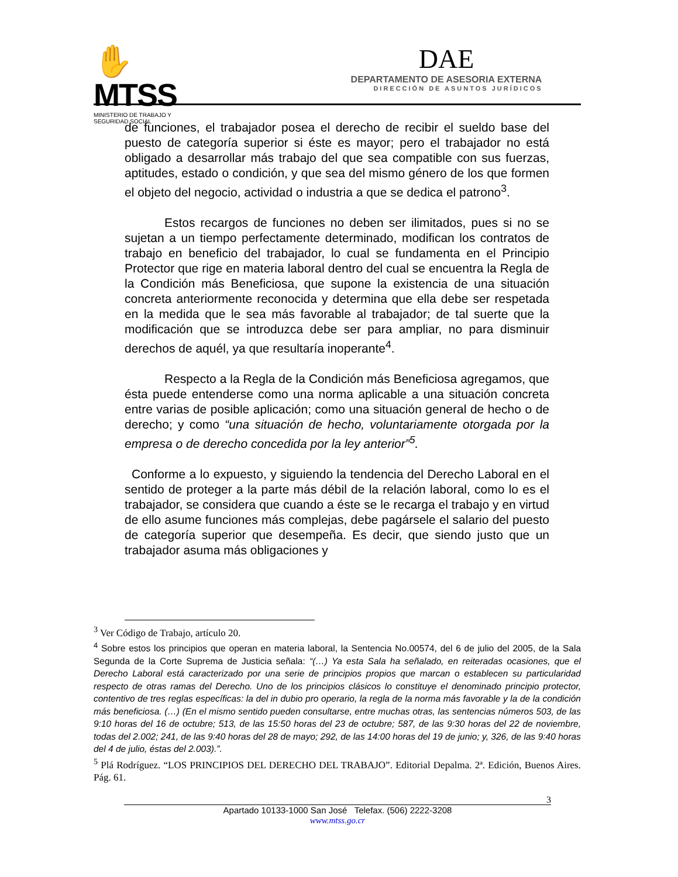✋MTSS
MINISTERIO DE TRABAJO Y
SEGURIDAD SOCIAL
DAE
DEPARTAMENTO DE ASESORIA EXTERNA
DIRECCIÓN DE ASUNTOS JURÍDICOS
de funciones, el trabajador posea el derecho de recibir el sueldo base del puesto de categoría superior si éste es mayor; pero el trabajador no está obligado a desarrollar más trabajo del que sea compatible con sus fuerzas, aptitudes, estado o condición, y que sea del mismo género de los que formen el objeto del negocio, actividad o industria a que se dedica el patrono<sup>3</sup>.
Estos recargos de funciones no deben ser ilimitados, pues si no se sujetan a un tiempo perfectamente determinado, modifican los contratos de trabajo en beneficio del trabajador, lo cual se fundamenta en el Principio Protector que rige en materia laboral dentro del cual se encuentra la Regla de la Condición más Beneficiosa, que supone la existencia de una situación concreta anteriormente reconocida y determina que ella debe ser respetada en la medida que le sea más favorable al trabajador; de tal suerte que la modificación que se introduzca debe ser para ampliar, no para disminuir derechos de aquél, ya que resultaría inoperante<sup>4</sup>.
Respecto a la Regla de la Condición más Beneficiosa agregamos, que ésta puede entenderse como una norma aplicable a una situación concreta entre varias de posible aplicación; como una situación general de hecho o de derecho; y como “una situación de hecho, voluntariamente otorgada por la empresa o de derecho concedida por la ley anterior”<sup>5</sup>.
Conforme a lo expuesto, y siguiendo la tendencia del Derecho Laboral en el sentido de proteger a la parte más débil de la relación laboral, como lo es el trabajador, se considera que cuando a éste se le recarga el trabajo y en virtud de ello asume funciones más complejas, debe pagársele el salario del puesto de categoría superior que desempeña. Es decir, que siendo justo que un trabajador asuma más obligaciones y
<sup>3</sup> Ver Código de Trabajo, artículo 20.
<sup>4</sup> Sobre estos los principios que operan en materia laboral, la Sentencia No.00574, del 6 de julio del 2005, de la Sala Segunda de la Corte Suprema de Justicia señala: “(…) Ya esta Sala ha señalado, en reiteradas ocasiones, que el Derecho Laboral está caracterizado por una serie de principios propios que marcan o establecen su particularidad respecto de otras ramas del Derecho. Uno de los principios clásicos lo constituye el denominado principio protector, contentivo de tres reglas específicas: la del in dubio pro operario, la regla de la norma más favorable y la de la condición más beneficiosa. (…) (En el mismo sentido pueden consultarse, entre muchas otras, las sentencias números 503, de las 9:10 horas del 16 de octubre; 513, de las 15:50 horas del 23 de octubre; 587, de las 9:30 horas del 22 de noviembre, todas del 2.002; 241, de las 9:40 horas del 28 de mayo; 292, de las 14:00 horas del 19 de junio; y, 326, de las 9:40 horas del 4 de julio, éstas del 2.003).”.
<sup>5</sup> Plá Rodríguez. “LOS PRINCIPIOS DEL DERECHO DEL TRABAJO”. Editorial Depalma. 2ª. Edición, Buenos Aires. Pág. 61.
3
Apartado 10133-1000 San José Telefax. (506) 2222-3208
www.mtss.go.cr